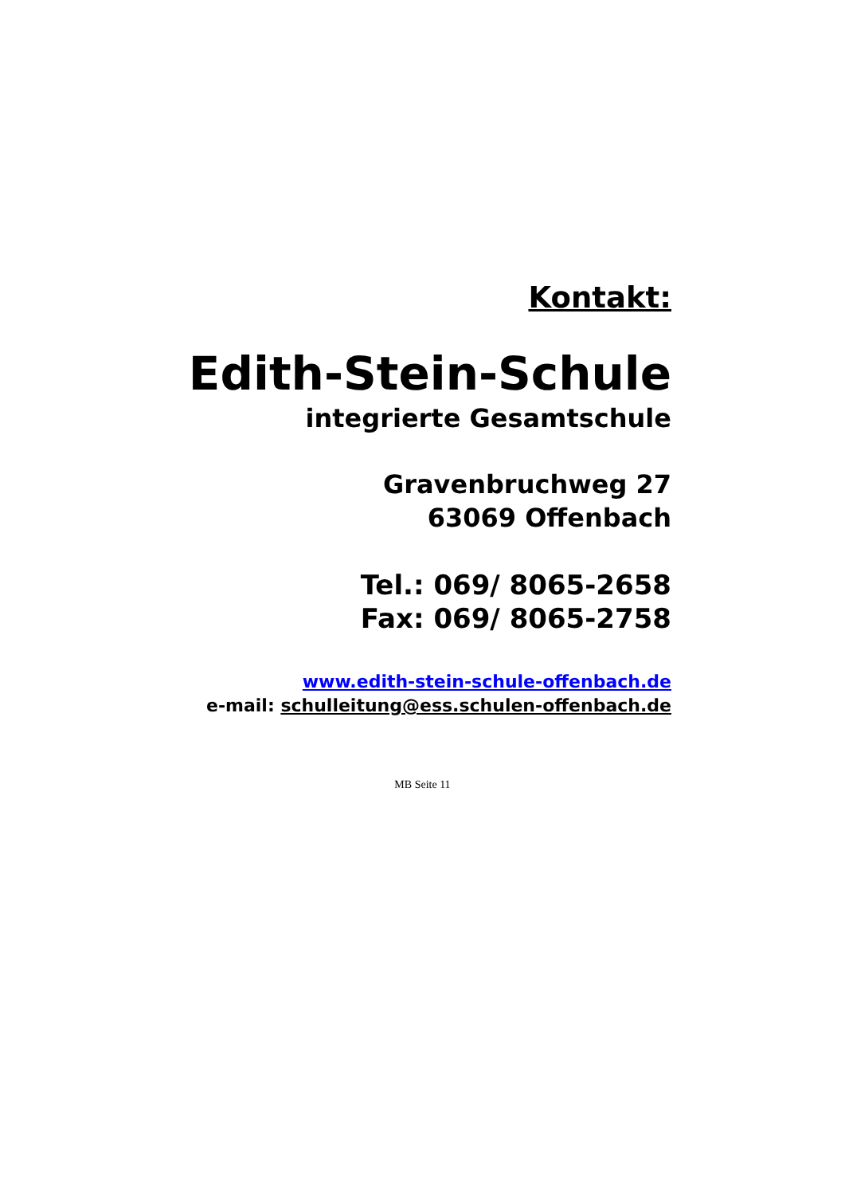Kontakt:
Edith-Stein-Schule
integrierte Gesamtschule
Gravenbruchweg 27
63069 Offenbach
Tel.: 069/ 8065-2658
Fax: 069/ 8065-2758
www.edith-stein-schule-offenbach.de
e-mail: schulleitung@ess.schulen-offenbach.de
MB Seite 11